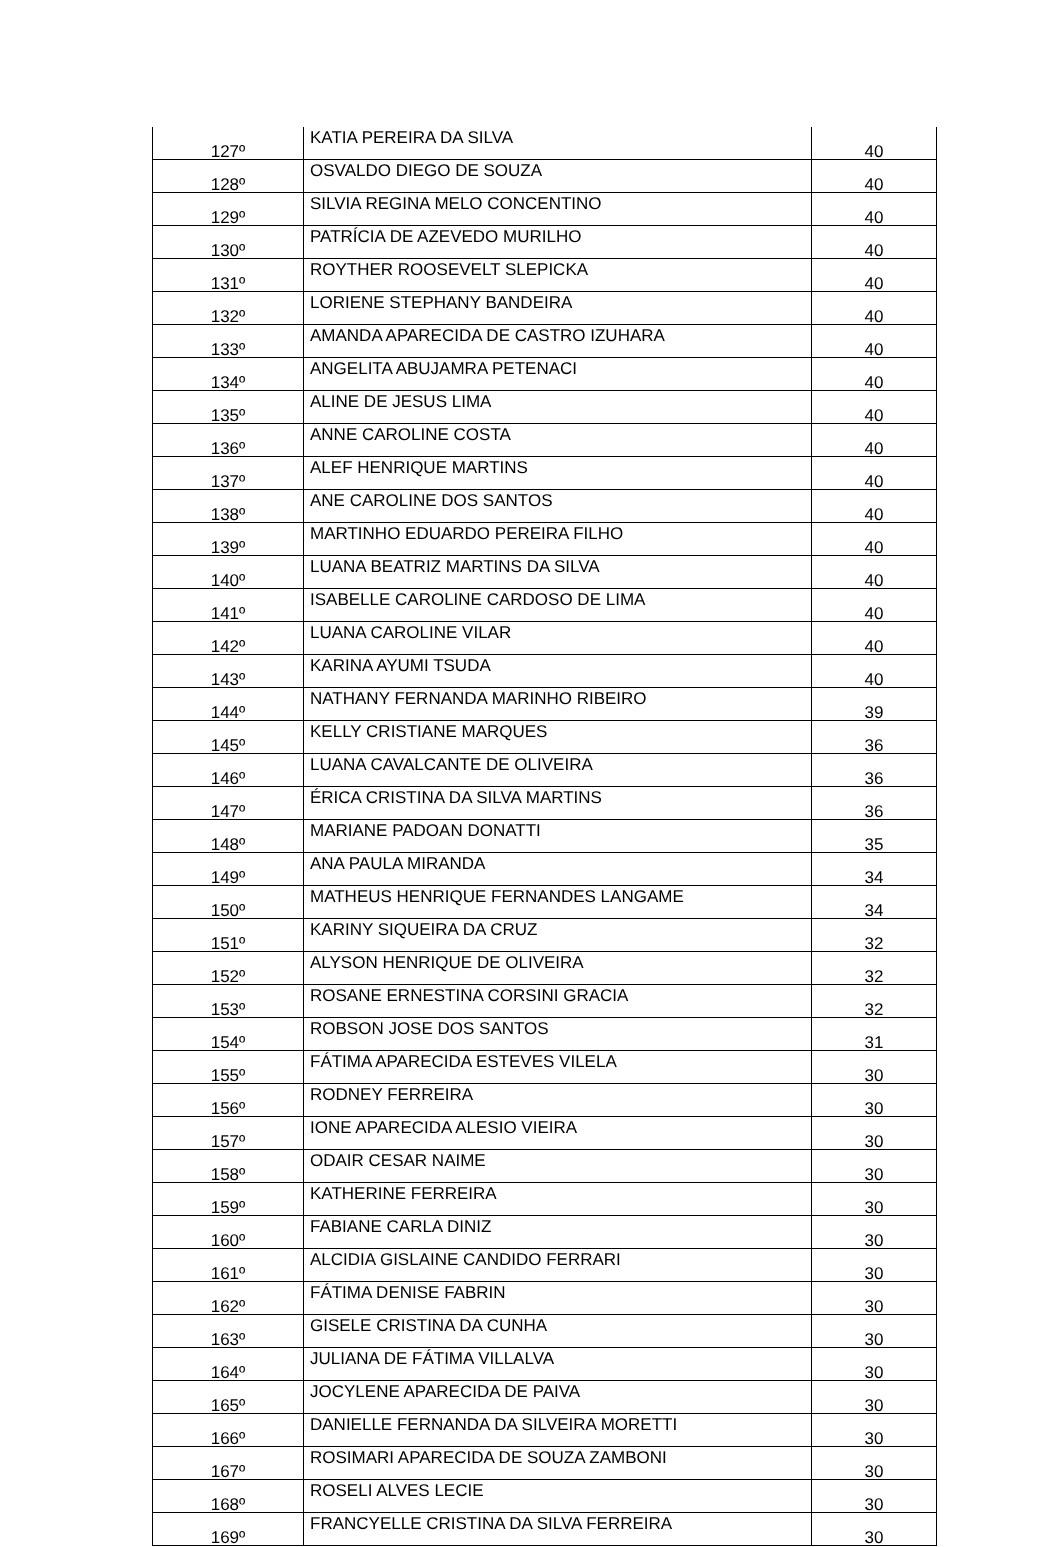| 127º | KATIA PEREIRA DA SILVA | 40 |
| 128º | OSVALDO DIEGO DE SOUZA | 40 |
| 129º | SILVIA REGINA MELO CONCENTINO | 40 |
| 130º | PATRÍCIA DE AZEVEDO MURILHO | 40 |
| 131º | ROYTHER ROOSEVELT SLEPICKA | 40 |
| 132º | LORIENE STEPHANY BANDEIRA | 40 |
| 133º | AMANDA APARECIDA DE CASTRO IZUHARA | 40 |
| 134º | ANGELITA ABUJAMRA PETENACI | 40 |
| 135º | ALINE DE JESUS LIMA | 40 |
| 136º | ANNE CAROLINE COSTA | 40 |
| 137º | ALEF HENRIQUE MARTINS | 40 |
| 138º | ANE CAROLINE DOS SANTOS | 40 |
| 139º | MARTINHO EDUARDO PEREIRA FILHO | 40 |
| 140º | LUANA BEATRIZ MARTINS DA SILVA | 40 |
| 141º | ISABELLE CAROLINE CARDOSO DE LIMA | 40 |
| 142º | LUANA CAROLINE VILAR | 40 |
| 143º | KARINA AYUMI TSUDA | 40 |
| 144º | NATHANY FERNANDA MARINHO RIBEIRO | 39 |
| 145º | KELLY CRISTIANE MARQUES | 36 |
| 146º | LUANA CAVALCANTE DE OLIVEIRA | 36 |
| 147º | ÉRICA CRISTINA DA SILVA MARTINS | 36 |
| 148º | MARIANE PADOAN DONATTI | 35 |
| 149º | ANA PAULA MIRANDA | 34 |
| 150º | MATHEUS HENRIQUE FERNANDES LANGAME | 34 |
| 151º | KARINY SIQUEIRA DA CRUZ | 32 |
| 152º | ALYSON HENRIQUE DE OLIVEIRA | 32 |
| 153º | ROSANE ERNESTINA CORSINI GRACIA | 32 |
| 154º | ROBSON JOSE DOS SANTOS | 31 |
| 155º | FÁTIMA APARECIDA ESTEVES VILELA | 30 |
| 156º | RODNEY FERREIRA | 30 |
| 157º | IONE APARECIDA ALESIO VIEIRA | 30 |
| 158º | ODAIR CESAR NAIME | 30 |
| 159º | KATHERINE FERREIRA | 30 |
| 160º | FABIANE CARLA DINIZ | 30 |
| 161º | ALCIDIA GISLAINE CANDIDO FERRARI | 30 |
| 162º | FÁTIMA DENISE FABRIN | 30 |
| 163º | GISELE CRISTINA DA CUNHA | 30 |
| 164º | JULIANA DE FÁTIMA VILLALVA | 30 |
| 165º | JOCYLENE APARECIDA DE PAIVA | 30 |
| 166º | DANIELLE FERNANDA DA SILVEIRA MORETTI | 30 |
| 167º | ROSIMARI APARECIDA DE SOUZA ZAMBONI | 30 |
| 168º | ROSELI ALVES LECIE | 30 |
| 169º | FRANCYELLE CRISTINA DA SILVA FERREIRA | 30 |